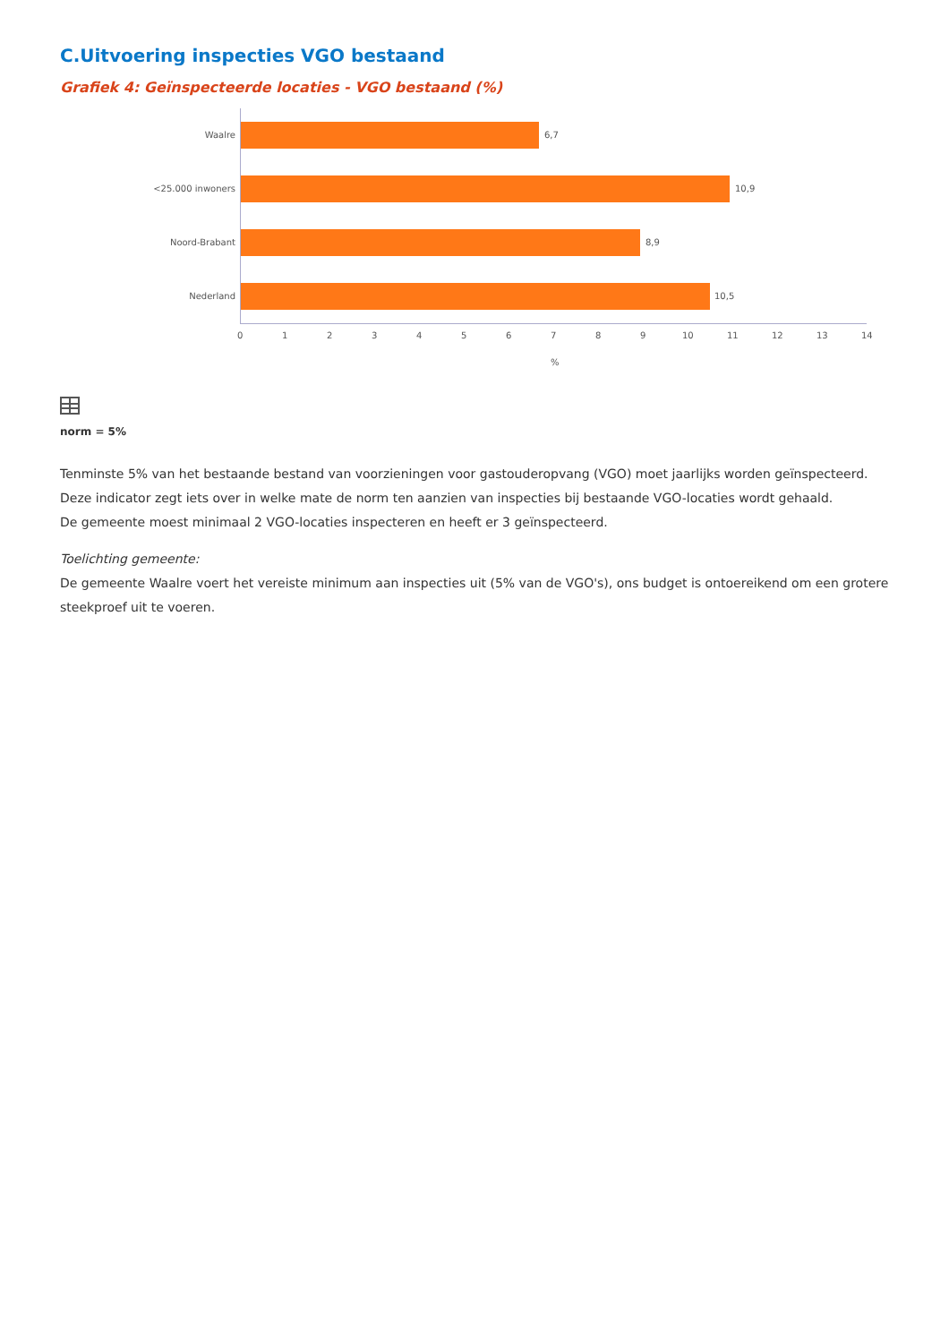C.Uitvoering inspecties VGO bestaand
Grafiek 4: Geïnspecteerde locaties - VGO bestaand (%)
Waalre 6,7
<25.000 inwoners 10,9
Noord-Brabant 8,9
Nederland 10,5
0 1 2 3 4 5 6 7 8 9 10 11 12 13 14
%
norm = 5%
Tenminste 5% van het bestaande bestand van voorzieningen voor gastouderopvang (VGO) moet jaarlijks worden geïnspecteerd.
Deze indicator zegt iets over in welke mate de norm ten aanzien van inspecties bij bestaande VGO-locaties wordt gehaald.
De gemeente moest minimaal 2 VGO-locaties inspecteren en heeft er 3 geïnspecteerd.
Toelichting gemeente:
De gemeente Waalre voert het vereiste minimum aan inspecties uit (5% van de VGO's), ons budget is ontoereikend om een grotere steekproef uit te voeren.